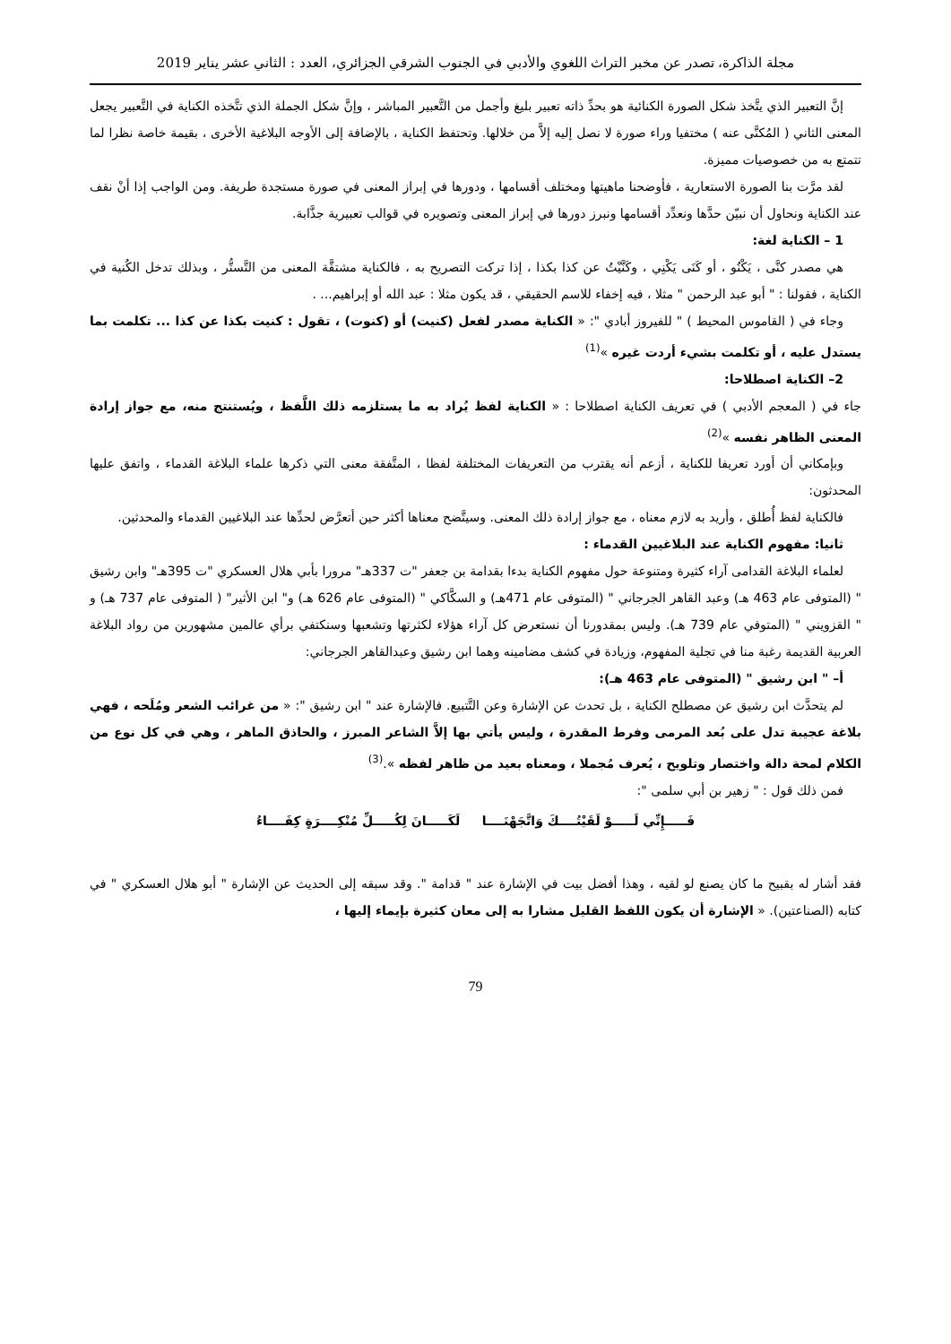مجلة الذاكرة، تصدر عن مخبر التراث اللغوي والأدبي في الجنوب الشرقي الجزائري، العدد : الثاني عشر يناير 2019
إنَّ التعبير الذي يتَّخذ شكل الصورة الكنائية هو بحدِّ ذاته تعبير بليغ وأجمل من التَّعبير المباشر ، وإنَّ شكل الجملة الذي تتَّخذه الكناية في التَّعبير يجعل المعنى الثاني ( المُكنَّى عنه ) مختفيا وراء صورة لا نصل إليه إلاَّ من خلالها. وتحتفظ الكناية ، بالإضافة إلى الأوجه البلاغية الأخرى ، بقيمة خاصة نظرا لما تتمتع به من خصوصيات مميزة.
لقد مرَّت بنا الصورة الاستعارية ، فأوضحنا ماهيتها ومختلف أقسامها ، ودورها في إبراز المعنى في صورة مستجدة طريفة. ومن الواجب إذا أنْ نقف عند الكناية ونحاول أن نبيّن حدَّها ونعدِّد أقسامها ونبرز دورها في إبراز المعنى وتصويره في قوالب تعبيرية جذَّابة.
1 – الكناية لغة:
هي مصدر كنَّى ، يَكْنُو ، أو كَنَى يَكْنِي ، وكَنَّيْتُ عن كذا بكذا ، إذا تركت التصريح به ، فالكناية مشتقَّة المعنى من التَّستُّر ، وبذلك تدخل الكُنية في الكناية ، فقولنا : " أبو عبد الرحمن " مثلا ، فيه إخفاء للاسم الحقيقي ، قد يكون مثلا : عبد الله أو إبراهيم... .
وجاء في ( القاموس المحيط ) " للفيروز أبادي ": « الكناية مصدر لفعل (كنيت) أو (كنوت) ، تقول : كنيت بكذا عن كذا ... تكلمت بما يستدل عليه ، أو تكلمت بشيء أردت غيره »<sup>(1)</sup>
2– الكناية اصطلاحا:
جاء في ( المعجم الأدبي ) في تعريف الكناية اصطلاحا : « الكناية لفظ يُراد به ما يستلزمه ذلك اللَّفظ ، ويُستنتج منه، مع جواز إرادة المعنى الظاهر نفسه »<sup>(2)</sup>
وبإمكاني أن أورد تعريفا للكناية ، أزعم أنه يقترب من التعريفات المختلفة لفظا ، المتَّفقة معنى التي ذكرها علماء البلاغة القدماء ، واتفق عليها المحدثون:
فالكناية لفظ أُطلق ، وأريد به لازم معناه ، مع جواز إرادة ذلك المعنى. وسيتَّضح معناها أكثر حين أتعرَّض لحدِّها عند البلاغيين القدماء والمحدثين.
ثانيا: مفهوم الكناية عند البلاغيين القدماء :
لعلماء البلاغة القدامى آراء كثيرة ومتنوعة حول مفهوم الكناية بدءا بقدامة بن جعفر "ت 337هـ" مرورا بأبي هلال العسكري "ت 395هـ" وابن رشيق " (المتوفى عام 463 هـ) وعبد القاهر الجرجاني " (المتوفى عام 471هـ) و السكَّاكي " (المتوفى عام 626 هـ) و" ابن الأثير" ( المتوفى عام 737 هـ) و " القزويني " (المتوفي عام 739 هـ). وليس بمقدورنا أن نستعرض كل آراء هؤلاء لكثرتها وتشعبها وسنكتفي برأي عالمين مشهورين من رواد البلاغة العربية القديمة رغبة منا في تجلية المفهوم، وزيادة في كشف مضامينه وهما ابن رشيق وعبدالقاهر الجرجاني:
أ– " ابن رشيق " (المتوفى عام 463 هـ):
لم يتحدَّث ابن رشيق عن مصطلح الكناية ، بل تحدث عن الإشارة وعن التَّتبيع. فالإشارة عند " ابن رشيق ": « من غرائب الشعر ومُلَحه ، فهي بلاغة عجيبة تدل على بُعد المرمى وفرط المقدرة ، وليس يأتي بها إلاَّ الشاعر المبرز ، والحاذق الماهر ، وهي في كل نوع من الكلام لمحة دالة واختصار وتلويح ، يُعرف مُجملا ، ومعناه بعيد من ظاهر لفظه ».<sup>(3)</sup>
فمن ذلك قول : " زهير بن أبي سلمى ":
فَـــــإِنِّي لَـــــوْ لَقَيْتُــــكَ وَاتَّجَهْنَــــا لَكَـــــانَ لِكُـــــلِّ مُنْكِــــرَةٍ كِفَــــاءُ
فقد أشار له بقبيح ما كان يصنع لو لقيه ، وهذا أفضل بيت في الإشارة عند " قدامة ". وقد سبقه إلى الحديث عن الإشارة " أبو هلال العسكري " في كتابه (الصناعتين). « الإشارة أن يكون اللفظ القليل مشارا به إلى معان كثيرة بإيماء إليها ،
79